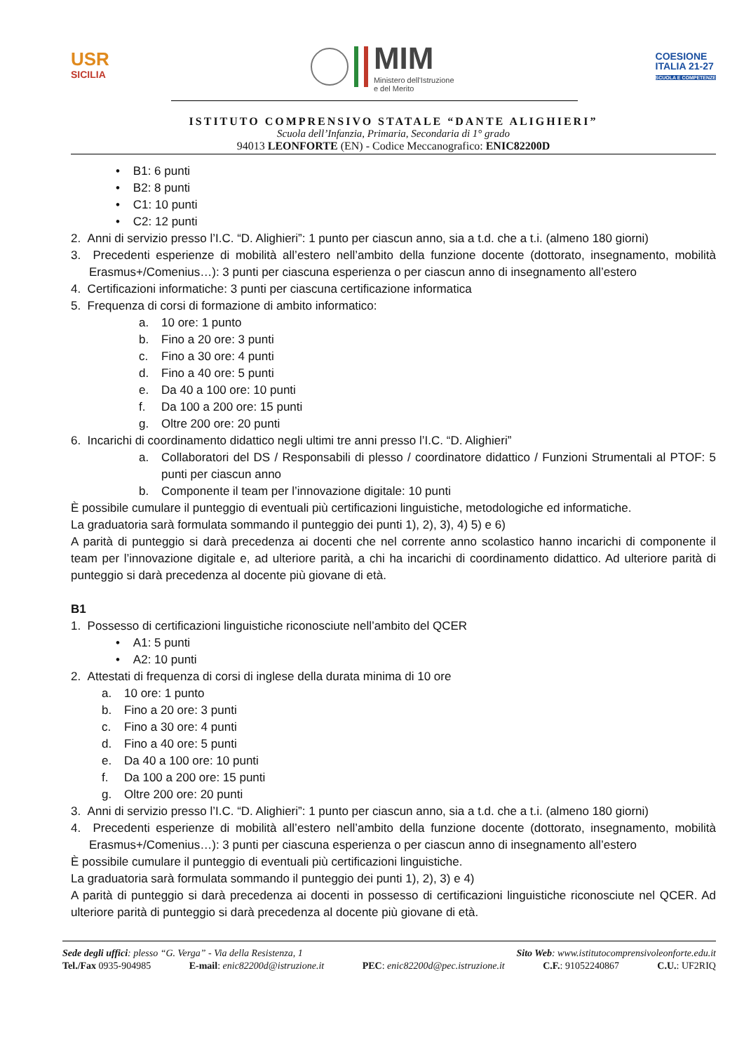USR
SICILIA
MIM
Ministero dell'Istruzione
e del Merito
COESIONE
ITALIA 21-27
SCUOLA E COMPETENZE
ISTITUTO COMPRENSIVO STATALE “DANTE ALIGHIERI”
Scuola dell’Infanzia, Primaria, Secondaria di 1° grado
94013 LEONFORTE (EN) - Codice Meccanografico: ENIC82200D
• B1: 6 punti
• B2: 8 punti
• C1: 10 punti
• C2: 12 punti
2. Anni di servizio presso l’I.C. “D. Alighieri”: 1 punto per ciascun anno, sia a t.d. che a t.i. (almeno 180 giorni)
3. Precedenti esperienze di mobilità all’estero nell’ambito della funzione docente (dottorato, insegnamento, mobilità Erasmus+/Comenius…): 3 punti per ciascuna esperienza o per ciascun anno di insegnamento all’estero
4. Certificazioni informatiche: 3 punti per ciascuna certificazione informatica
5. Frequenza di corsi di formazione di ambito informatico:
a. 10 ore: 1 punto
b. Fino a 20 ore: 3 punti
c. Fino a 30 ore: 4 punti
d. Fino a 40 ore: 5 punti
e. Da 40 a 100 ore: 10 punti
f. Da 100 a 200 ore: 15 punti
g. Oltre 200 ore: 20 punti
6. Incarichi di coordinamento didattico negli ultimi tre anni presso l’I.C. “D. Alighieri”
a. Collaboratori del DS / Responsabili di plesso / coordinatore didattico / Funzioni Strumentali al PTOF: 5 punti per ciascun anno
b. Componente il team per l’innovazione digitale: 10 punti
È possibile cumulare il punteggio di eventuali più certificazioni linguistiche, metodologiche ed informatiche.
La graduatoria sarà formulata sommando il punteggio dei punti 1), 2), 3), 4) 5) e 6)
A parità di punteggio si darà precedenza ai docenti che nel corrente anno scolastico hanno incarichi di componente il team per l’innovazione digitale e, ad ulteriore parità, a chi ha incarichi di coordinamento didattico. Ad ulteriore parità di punteggio si darà precedenza al docente più giovane di età.
B1
1. Possesso di certificazioni linguistiche riconosciute nell’ambito del QCER
• A1: 5 punti
• A2: 10 punti
2. Attestati di frequenza di corsi di inglese della durata minima di 10 ore
a. 10 ore: 1 punto
b. Fino a 20 ore: 3 punti
c. Fino a 30 ore: 4 punti
d. Fino a 40 ore: 5 punti
e. Da 40 a 100 ore: 10 punti
f. Da 100 a 200 ore: 15 punti
g. Oltre 200 ore: 20 punti
3. Anni di servizio presso l’I.C. “D. Alighieri”: 1 punto per ciascun anno, sia a t.d. che a t.i. (almeno 180 giorni)
4. Precedenti esperienze di mobilità all’estero nell’ambito della funzione docente (dottorato, insegnamento, mobilità Erasmus+/Comenius…): 3 punti per ciascuna esperienza o per ciascun anno di insegnamento all’estero
È possibile cumulare il punteggio di eventuali più certificazioni linguistiche.
La graduatoria sarà formulata sommando il punteggio dei punti 1), 2), 3) e 4)
A parità di punteggio si darà precedenza ai docenti in possesso di certificazioni linguistiche riconosciute nel QCER. Ad ulteriore parità di punteggio si darà precedenza al docente più giovane di età.
Sede degli uffici: plesso “G. Verga” - Via della Resistenza, 1 Sito Web: www.istitutocomprensivoleonforte.edu.it
Tel./Fax 0935-904985 E-mail: enic82200d@istruzione.it PEC: enic82200d@pec.istruzione.it C.F.: 91052240867 C.U.: UF2RIQ